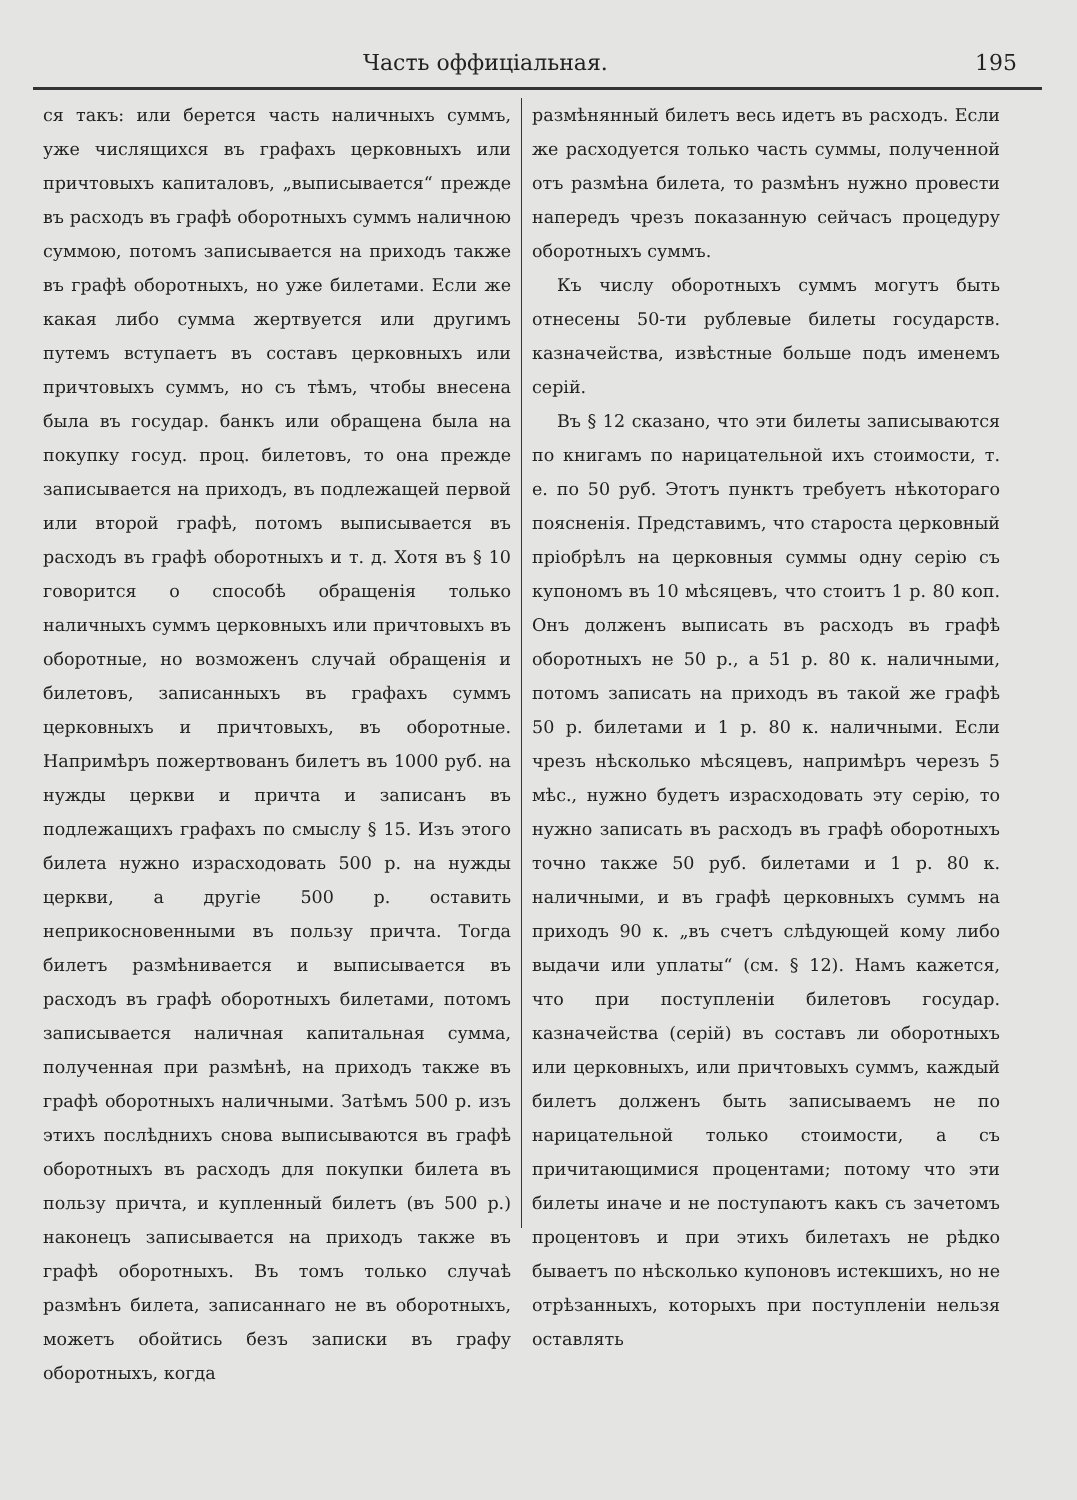Часть оффиціальная. 195
ся такъ: или берется часть наличныхъ суммъ, уже числящихся въ графахъ церковныхъ или причтовыхъ капиталовъ, „выписывается“ прежде въ расходъ въ графѣ оборотныхъ суммъ наличною суммою, потомъ записывается на приходъ также въ графѣ оборотныхъ, но уже билетами. Если же какая либо сумма жертвуется или другимъ путемъ вступаетъ въ составъ церковныхъ или причтовыхъ суммъ, но съ тѣмъ, чтобы внесена была въ государ. банкъ или обращена была на покупку госуд. проц. билетовъ, то она прежде записывается на приходъ, въ подлежащей первой или второй графѣ, потомъ выписывается въ расходъ въ графѣ оборотныхъ и т. д. Хотя въ § 10 говорится о способѣ обращенія только наличныхъ суммъ церковныхъ или причтовыхъ въ оборотные, но возможенъ случай обращенія и билетовъ, записанныхъ въ графахъ суммъ церковныхъ и причтовыхъ, въ оборотные. Напримѣръ пожертвованъ билетъ въ 1000 руб. на нужды церкви и причта и записанъ въ подлежащихъ графахъ по смыслу § 15. Изъ этого билета нужно израсходовать 500 р. на нужды церкви, а другіе 500 р. оставить неприкосновенными въ пользу причта. Тогда билетъ размѣнивается и выписывается въ расходъ въ графѣ оборотныхъ билетами, потомъ записывается наличная капитальная сумма, полученная при размѣнѣ, на приходъ также въ графѣ оборотныхъ наличными. Затѣмъ 500 р. изъ этихъ послѣднихъ снова выписываются въ графѣ оборотныхъ въ расходъ для покупки билета въ пользу причта, и купленный билетъ (въ 500 р.) наконецъ записывается на приходъ также въ графѣ оборотныхъ. Въ томъ только случаѣ размѣнъ билета, записаннаго не въ оборотныхъ, можетъ обойтись безъ записки въ графу оборотныхъ, когда
размѣнянный билетъ весь идетъ въ расходъ. Если же расходуется только часть суммы, полученной отъ размѣна билета, то размѣнъ нужно провести напередъ чрезъ показанную сейчасъ процедуру оборотныхъ суммъ.
Къ числу оборотныхъ суммъ могутъ быть отнесены 50-ти рублевые билеты государств. казначейства, извѣстные больше подъ именемъ серій.
Въ § 12 сказано, что эти билеты записываются по книгамъ по нарицательной ихъ стоимости, т. е. по 50 руб. Этотъ пунктъ требуетъ нѣкотораго поясненія. Представимъ, что староста церковный пріобрѣлъ на церковныя суммы одну серію съ купономъ въ 10 мѣсяцевъ, что стоитъ 1 р. 80 коп. Онъ долженъ выписать въ расходъ въ графѣ оборотныхъ не 50 р., а 51 р. 80 к. наличными, потомъ записать на приходъ въ такой же графѣ 50 р. билетами и 1 р. 80 к. наличными. Если чрезъ нѣсколько мѣсяцевъ, напримѣръ черезъ 5 мѣс., нужно будетъ израсходовать эту серію, то нужно записать въ расходъ въ графѣ оборотныхъ точно также 50 руб. билетами и 1 р. 80 к. наличными, и въ графѣ церковныхъ суммъ на приходъ 90 к. „въ счетъ слѣдующей кому либо выдачи или уплаты“ (см. § 12). Намъ кажется, что при поступленіи билетовъ государ. казначейства (серій) въ составъ ли оборотныхъ или церковныхъ, или причтовыхъ суммъ, каждый билетъ долженъ быть записываемъ не по нарицательной только стоимости, а съ причитающимися процентами; потому что эти билеты иначе и не поступаютъ какъ съ зачетомъ процентовъ и при этихъ билетахъ не рѣдко бываетъ по нѣсколько купоновъ истекшихъ, но не отрѣзанныхъ, которыхъ при поступленіи нельзя оставлять